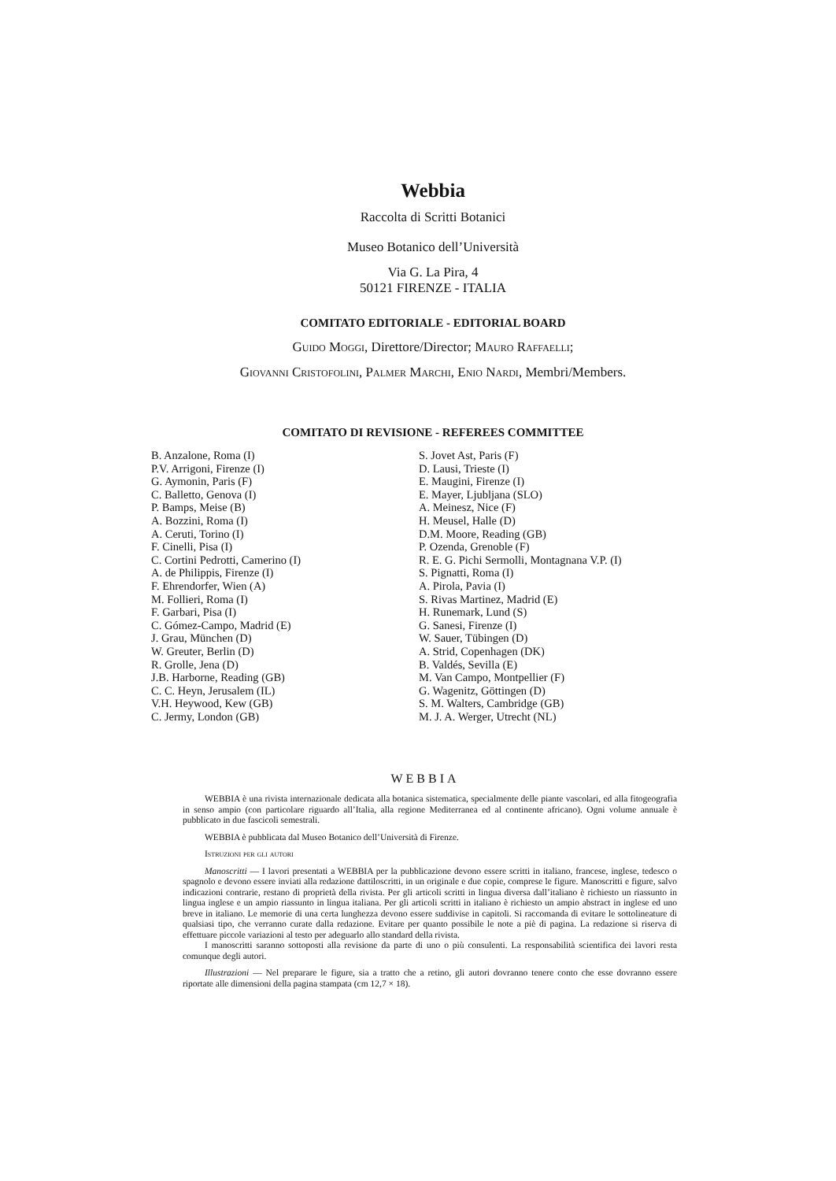Webbia
Raccolta di Scritti Botanici
Museo Botanico dell’Università
Via G. La Pira, 4
50121 FIRENZE - ITALIA
COMITATO EDITORIALE - EDITORIAL BOARD
Guido Moggi, Direttore/Director; Mauro Raffaelli;
Giovanni Cristofolini, Palmer Marchi, Enio Nardi, Membri/Members.
COMITATO DI REVISIONE - REFEREES COMMITTEE
B. Anzalone, Roma (I)
P.V. Arrigoni, Firenze (I)
G. Aymonin, Paris (F)
C. Balletto, Genova (I)
P. Bamps, Meise (B)
A. Bozzini, Roma (I)
A. Ceruti, Torino (I)
F. Cinelli, Pisa (I)
C. Cortini Pedrotti, Camerino (I)
A. de Philippis, Firenze (I)
F. Ehrendorfer, Wien (A)
M. Follieri, Roma (I)
F. Garbari, Pisa (I)
C. Gómez-Campo, Madrid (E)
J. Grau, München (D)
W. Greuter, Berlin (D)
R. Grolle, Jena (D)
J.B. Harborne, Reading (GB)
C. C. Heyn, Jerusalem (IL)
V.H. Heywood, Kew (GB)
C. Jermy, London (GB)
S. Jovet Ast, Paris (F)
D. Lausi, Trieste (I)
E. Maugini, Firenze (I)
E. Mayer, Ljubljana (SLO)
A. Meinesz, Nice (F)
H. Meusel, Halle (D)
D.M. Moore, Reading (GB)
P. Ozenda, Grenoble (F)
R. E. G. Pichi Sermolli, Montagnana V.P. (I)
S. Pignatti, Roma (I)
A. Pirola, Pavia (I)
S. Rivas Martinez, Madrid (E)
H. Runemark, Lund (S)
G. Sanesi, Firenze (I)
W. Sauer, Tübingen (D)
A. Strid, Copenhagen (DK)
B. Valdés, Sevilla (E)
M. Van Campo, Montpellier (F)
G. Wagenitz, Göttingen (D)
S. M. Walters, Cambridge (GB)
M. J. A. Werger, Utrecht (NL)
WEBBIA
WEBBIA è una rivista internazionale dedicata alla botanica sistematica, specialmente delle piante vascolari, ed alla fitogeografia in senso ampio (con particolare riguardo all’Italia, alla regione Mediterranea ed al continente africano). Ogni volume annuale è pubblicato in due fascicoli semestrali.
WEBBIA è pubblicata dal Museo Botanico dell’Università di Firenze.
Istruzioni per gli autori
Manoscritti — I lavori presentati a WEBBIA per la pubblicazione devono essere scritti in italiano, francese, inglese, tedesco o spagnolo e devono essere inviati alla redazione dattiloscritti, in un originale e due copie, comprese le figure. Manoscritti e figure, salvo indicazioni contrarie, restano di proprietà della rivista. Per gli articoli scritti in lingua diversa dall’italiano è richiesto un riassunto in lingua inglese e un ampio riassunto in lingua italiana. Per gli articoli scritti in italiano è richiesto un ampio abstract in inglese ed uno breve in italiano. Le memorie di una certa lunghezza devono essere suddivise in capitoli. Si raccomanda di evitare le sottolineature di qualsiasi tipo, che verranno curate dalla redazione. Evitare per quanto possibile le note a piè di pagina. La redazione si riserva di effettuare piccole variazioni al testo per adeguarlo allo standard della rivista.
I manoscritti saranno sottoposti alla revisione da parte di uno o più consulenti. La responsabilità scientifica dei lavori resta comunque degli autori.
Illustrazioni — Nel preparare le figure, sia a tratto che a retino, gli autori dovranno tenere conto che esse dovranno essere riportate alle dimensioni della pagina stampata (cm 12,7 × 18).